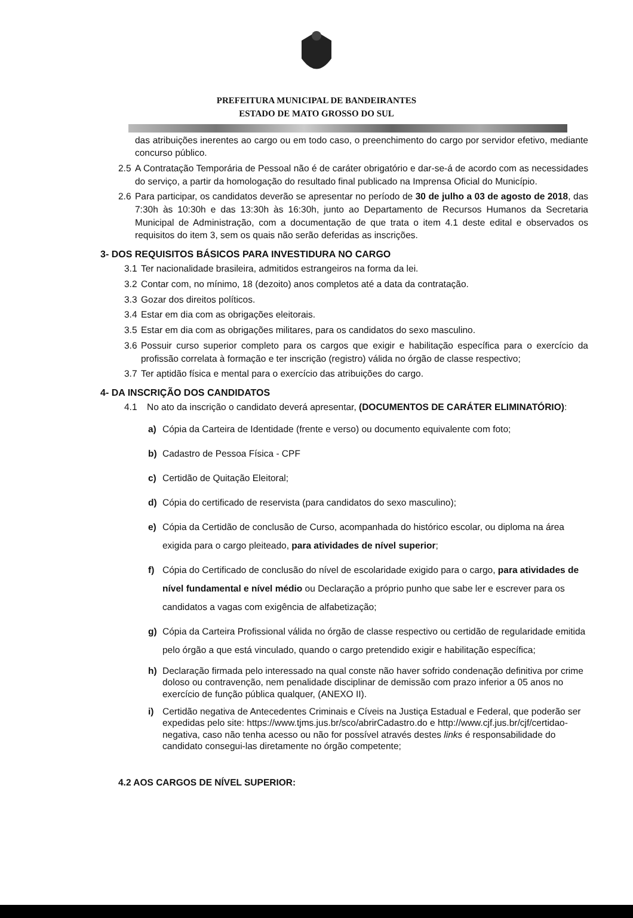PREFEITURA MUNICIPAL DE BANDEIRANTES
ESTADO DE MATO GROSSO DO SUL
das atribuições inerentes ao cargo ou em todo caso, o preenchimento do cargo por servidor efetivo, mediante concurso público.
2.5 A Contratação Temporária de Pessoal não é de caráter obrigatório e dar-se-á de acordo com as necessidades do serviço, a partir da homologação do resultado final publicado na Imprensa Oficial do Município.
2.6 Para participar, os candidatos deverão se apresentar no período de 30 de julho a 03 de agosto de 2018, das 7:30h às 10:30h e das 13:30h às 16:30h, junto ao Departamento de Recursos Humanos da Secretaria Municipal de Administração, com a documentação de que trata o item 4.1 deste edital e observados os requisitos do item 3, sem os quais não serão deferidas as inscrições.
3- DOS REQUISITOS BÁSICOS PARA INVESTIDURA NO CARGO
3.1 Ter nacionalidade brasileira, admitidos estrangeiros na forma da lei.
3.2 Contar com, no mínimo, 18 (dezoito) anos completos até a data da contratação.
3.3 Gozar dos direitos políticos.
3.4 Estar em dia com as obrigações eleitorais.
3.5 Estar em dia com as obrigações militares, para os candidatos do sexo masculino.
3.6 Possuir curso superior completo para os cargos que exigir e habilitação específica para o exercício da profissão correlata à formação e ter inscrição (registro) válida no órgão de classe respectivo;
3.7 Ter aptidão física e mental para o exercício das atribuições do cargo.
4- DA INSCRIÇÃO DOS CANDIDATOS
4.1 No ato da inscrição o candidato deverá apresentar, (DOCUMENTOS DE CARÁTER ELIMINATÓRIO):
a) Cópia da Carteira de Identidade (frente e verso) ou documento equivalente com foto;
b) Cadastro de Pessoa Física - CPF
c) Certidão de Quitação Eleitoral;
d) Cópia do certificado de reservista (para candidatos do sexo masculino);
e) Cópia da Certidão de conclusão de Curso, acompanhada do histórico escolar, ou diploma na área exigida para o cargo pleiteado, para atividades de nível superior;
f) Cópia do Certificado de conclusão do nível de escolaridade exigido para o cargo, para atividades de nível fundamental e nível médio ou Declaração a próprio punho que sabe ler e escrever para os candidatos a vagas com exigência de alfabetização;
g) Cópia da Carteira Profissional válida no órgão de classe respectivo ou certidão de regularidade emitida pelo órgão a que está vinculado, quando o cargo pretendido exigir e habilitação específica;
h) Declaração firmada pelo interessado na qual conste não haver sofrido condenação definitiva por crime doloso ou contravenção, nem penalidade disciplinar de demissão com prazo inferior a 05 anos no exercício de função pública qualquer, (ANEXO II).
i) Certidão negativa de Antecedentes Criminais e Cíveis na Justiça Estadual e Federal, que poderão ser expedidas pelo site: https://www.tjms.jus.br/sco/abrirCadastro.do e http://www.cjf.jus.br/cjf/certidao-negativa, caso não tenha acesso ou não for possível através destes links é responsabilidade do candidato consegui-las diretamente no órgão competente;
4.2 AOS CARGOS DE NÍVEL SUPERIOR: